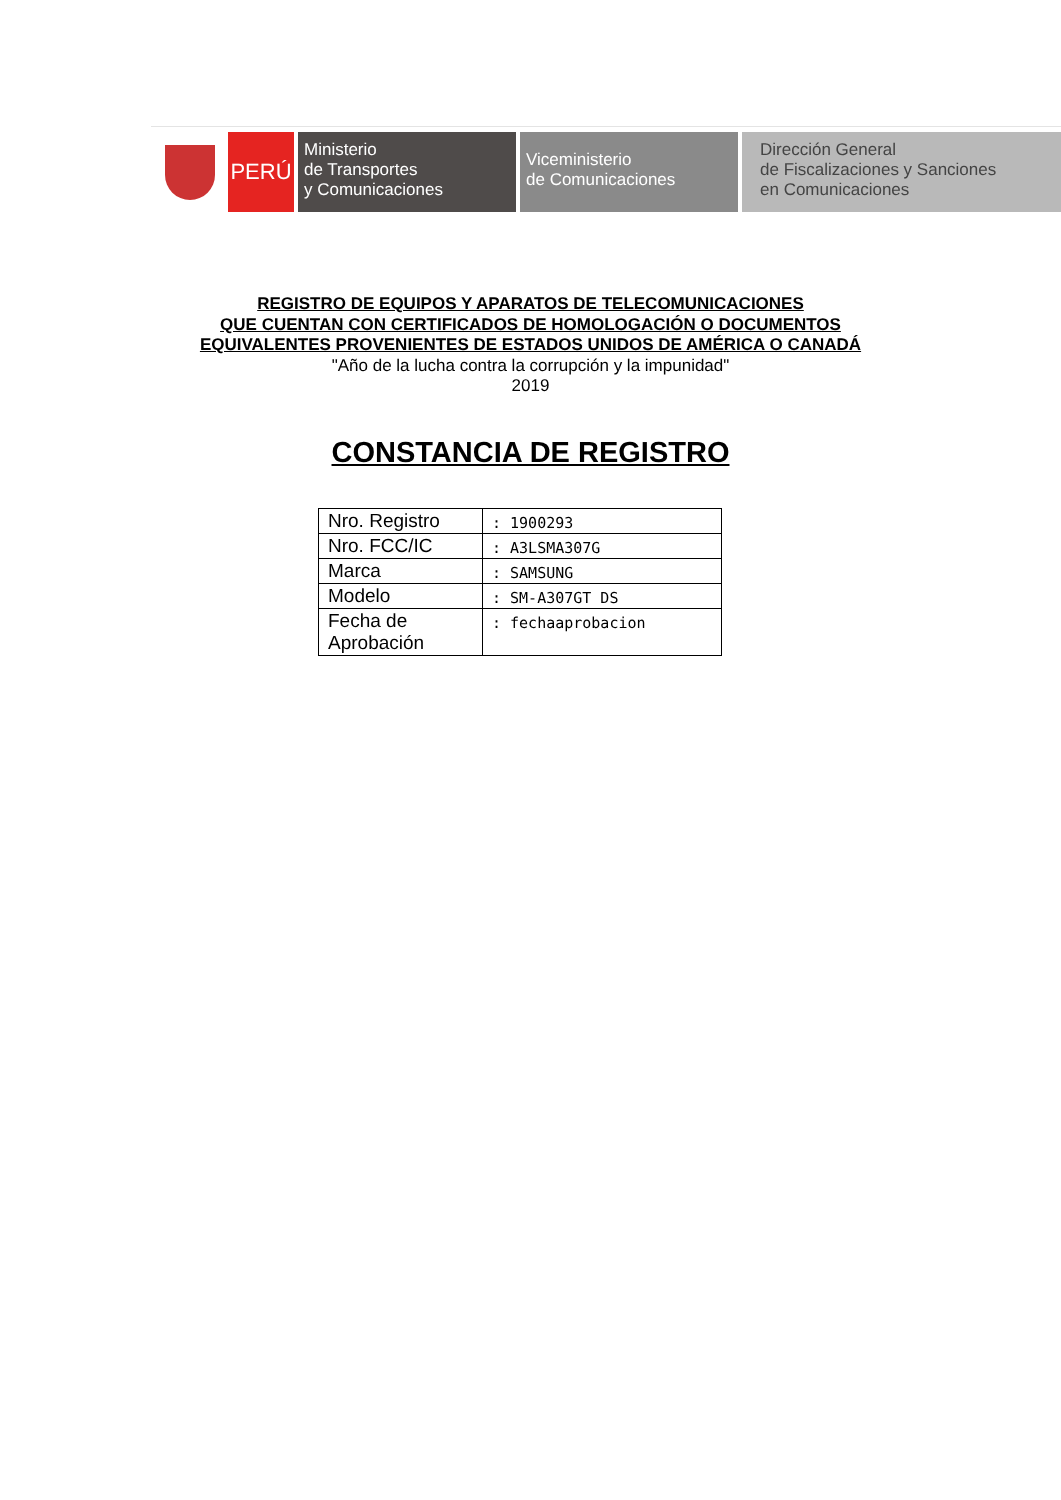PERÚ
Ministerio
de Transportes
y Comunicaciones
Viceministerio
de Comunicaciones
Dirección General
de Fiscalizaciones y Sanciones
en Comunicaciones
REGISTRO DE EQUIPOS Y APARATOS DE TELECOMUNICACIONES
QUE CUENTAN CON CERTIFICADOS DE HOMOLOGACIÓN O DOCUMENTOS
EQUIVALENTES PROVENIENTES DE ESTADOS UNIDOS DE AMÉRICA O CANADÁ
"Año de la lucha contra la corrupción y la impunidad"
2019
CONSTANCIA DE REGISTRO
| Nro. Registro | : 1900293 |
| Nro. FCC/IC | : A3LSMA307G |
| Marca | : SAMSUNG |
| Modelo | : SM-A307GT DS |
| Fecha de Aprobación | : fechaaprobacion |